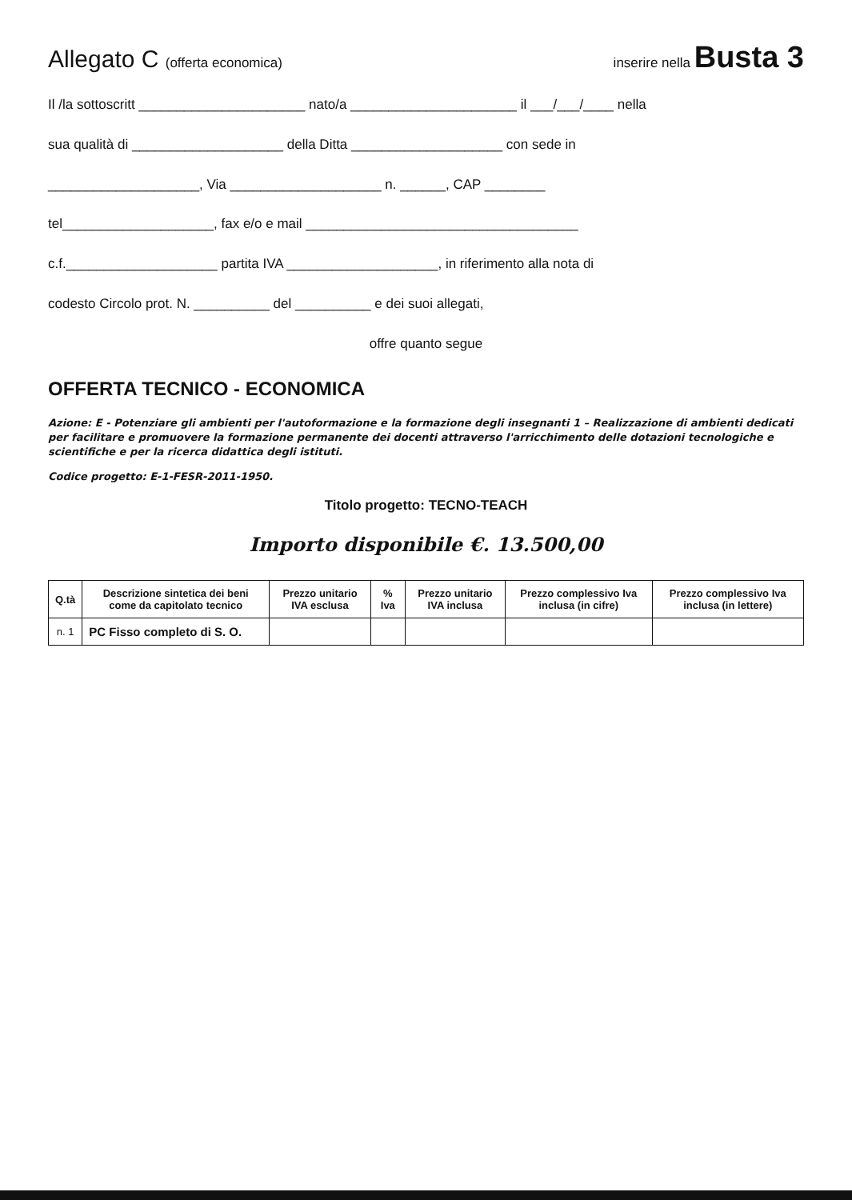Allegato C (offerta economica) inserire nella Busta 3
Il /la sottoscritt ______________________ nato/a ______________________ il ___/___/____ nella
sua qualità di ____________________ della Ditta ____________________ con sede in
____________________, Via ____________________ n. ______, CAP ________
tel____________________, fax e/o e mail ____________________________________
c.f.____________________ partita IVA ____________________, in riferimento alla nota di
codesto Circolo prot. N. __________ del __________ e dei suoi allegati,
offre quanto segue
OFFERTA TECNICO - ECONOMICA
Azione: E - Potenziare gli ambienti per l'autoformazione e la formazione degli insegnanti 1 – Realizzazione di ambienti dedicati per facilitare e promuovere la formazione permanente dei docenti attraverso l'arricchimento delle dotazioni tecnologiche e scientifiche e per la ricerca didattica degli istituti.
Codice progetto: E-1-FESR-2011-1950.
Titolo progetto: TECNO-TEACH
Importo disponibile €. 13.500,00
| Q.tà | Descrizione sintetica dei beni come da capitolato tecnico | Prezzo unitario IVA esclusa | % Iva | Prezzo unitario IVA inclusa | Prezzo complessivo Iva inclusa (in cifre) | Prezzo complessivo Iva inclusa (in lettere) |
| --- | --- | --- | --- | --- | --- | --- |
| n. 1 | PC Fisso completo di S. O. | | | | | |